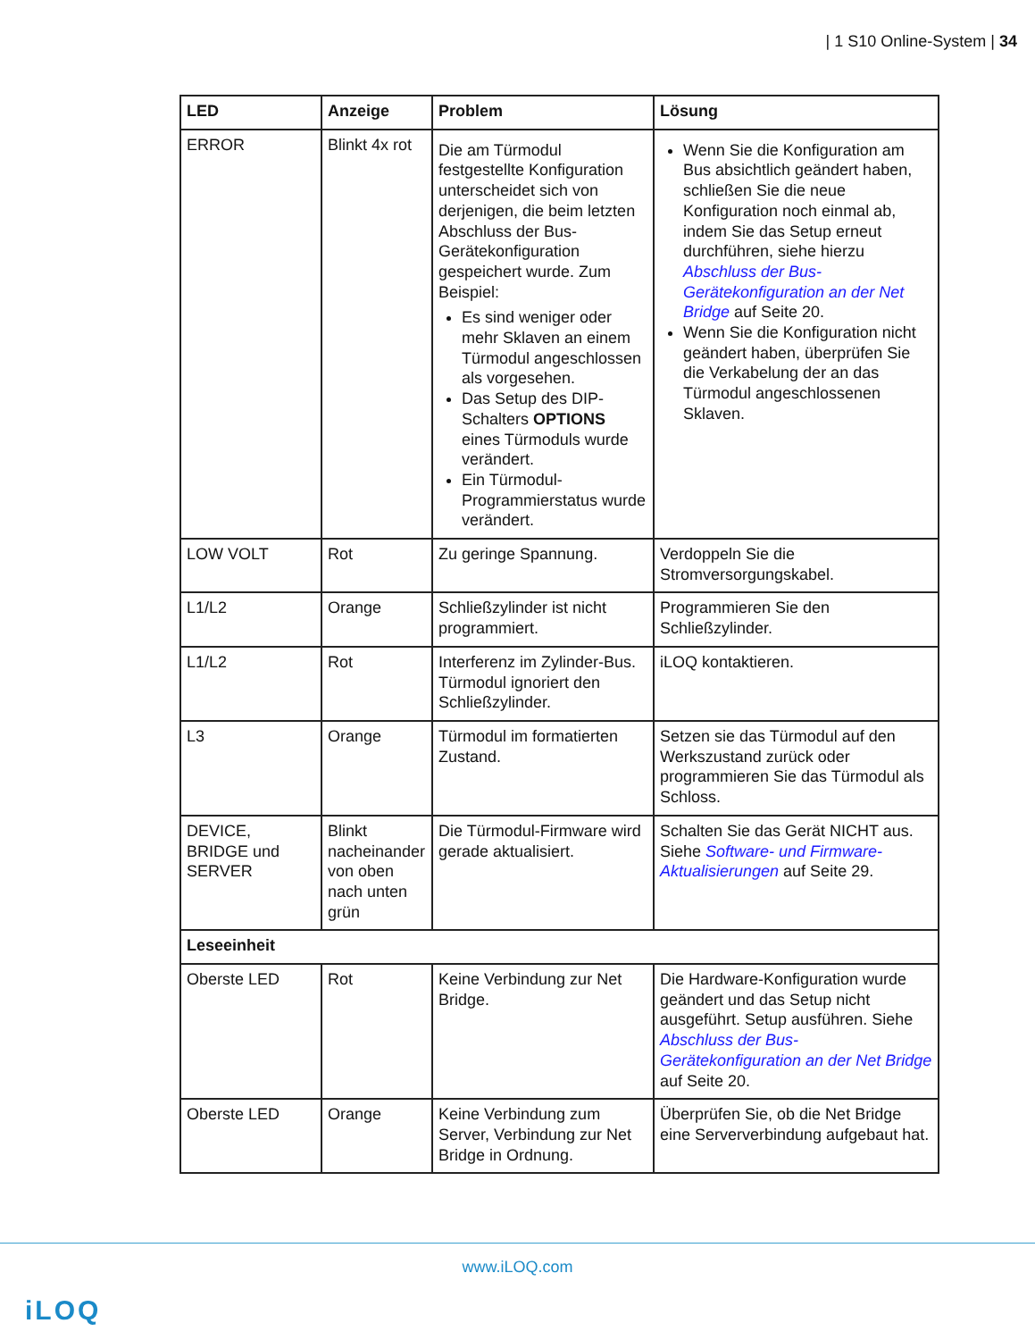| 1 S10 Online-System | 34
| LED | Anzeige | Problem | Lösung |
| --- | --- | --- | --- |
| ERROR | Blinkt 4x rot | Die am Türmodul festgestellte Konfiguration unterscheidet sich von derjenigen, die beim letzten Abschluss der Bus-Gerätekonfiguration gespeichert wurde. Zum Beispiel: Es sind weniger oder mehr Sklaven an einem Türmodul angeschlossen als vorgesehen. Das Setup des DIP-Schalters OPTIONS eines Türmoduls wurde verändert. Ein Türmodul-Programmierstatus wurde verändert. | Wenn Sie die Konfiguration am Bus absichtlich geändert haben, schließen Sie die neue Konfiguration noch einmal ab, indem Sie das Setup erneut durchführen, siehe hierzu Abschluss der Bus-Gerätekonfiguration an der Net Bridge auf Seite 20. Wenn Sie die Konfiguration nicht geändert haben, überprüfen Sie die Verkabelung der an das Türmodul angeschlossenen Sklaven. |
| LOW VOLT | Rot | Zu geringe Spannung. | Verdoppeln Sie die Stromversorgungskabel. |
| L1/L2 | Orange | Schließzylinder ist nicht programmiert. | Programmieren Sie den Schließzylinder. |
| L1/L2 | Rot | Interferenz im Zylinder-Bus. Türmodul ignoriert den Schließzylinder. | iLOQ kontaktieren. |
| L3 | Orange | Türmodul im formatierten Zustand. | Setzen sie das Türmodul auf den Werkszustand zurück oder programmieren Sie das Türmodul als Schloss. |
| DEVICE, BRIDGE und SERVER | Blinkt nacheinander von oben nach unten grün | Die Türmodul-Firmware wird gerade aktualisiert. | Schalten Sie das Gerät NICHT aus. Siehe Software- und Firmware-Aktualisierungen auf Seite 29. |
| Leseeinheit | | | |
| Oberste LED | Rot | Keine Verbindung zur Net Bridge. | Die Hardware-Konfiguration wurde geändert und das Setup nicht ausgeführt. Setup ausführen. Siehe Abschluss der Bus-Gerätekonfiguration an der Net Bridge auf Seite 20. |
| Oberste LED | Orange | Keine Verbindung zum Server, Verbindung zur Net Bridge in Ordnung. | Überprüfen Sie, ob die Net Bridge eine Serververbindung aufgebaut hat. |
www.iLOQ.com
iLOQ